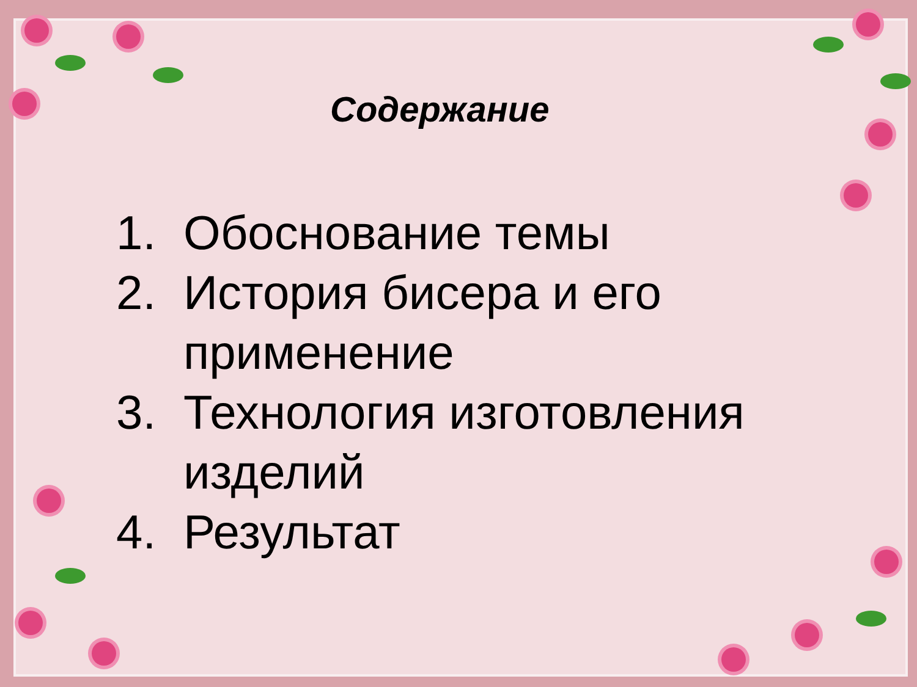Содержание
1. Обоснование темы
2. История бисера и его применение
3. Технология изготовления изделий
4. Результат